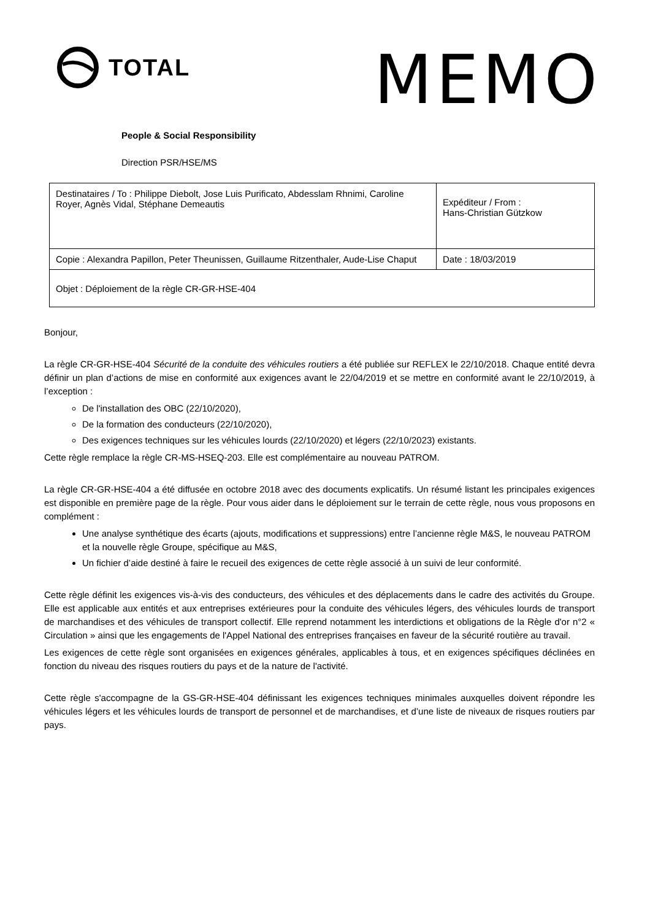TOTAL
MEMO
People & Social Responsibility
Direction PSR/HSE/MS
| Destinataires / To : Philippe Diebolt, Jose Luis Purificato, Abdesslam Rhnimi, Caroline Royer, Agnès Vidal, Stéphane Demeautis | Expéditeur / From : Hans-Christian Gützkow |
| Copie : Alexandra Papillon, Peter Theunissen, Guillaume Ritzenthaler, Aude-Lise Chaput | Date : 18/03/2019 |
| Objet : Déploiement de la règle CR-GR-HSE-404 | |
Bonjour,
La règle CR-GR-HSE-404 Sécurité de la conduite des véhicules routiers a été publiée sur REFLEX le 22/10/2018. Chaque entité devra définir un plan d’actions de mise en conformité aux exigences avant le 22/04/2019 et se mettre en conformité avant le 22/10/2019, à l’exception :
De l'installation des OBC (22/10/2020),
De la formation des conducteurs (22/10/2020),
Des exigences techniques sur les véhicules lourds (22/10/2020) et légers (22/10/2023) existants.
Cette règle remplace la règle CR-MS-HSEQ-203. Elle est complémentaire au nouveau PATROM.
La règle CR-GR-HSE-404 a été diffusée en octobre 2018 avec des documents explicatifs. Un résumé listant les principales exigences est disponible en première page de la règle. Pour vous aider dans le déploiement sur le terrain de cette règle, nous vous proposons en complément :
Une analyse synthétique des écarts (ajouts, modifications et suppressions) entre l’ancienne règle M&S, le nouveau PATROM et la nouvelle règle Groupe, spécifique au M&S,
Un fichier d’aide destiné à faire le recueil des exigences de cette règle associé à un suivi de leur conformité.
Cette règle définit les exigences vis-à-vis des conducteurs, des véhicules et des déplacements dans le cadre des activités du Groupe. Elle est applicable aux entités et aux entreprises extérieures pour la conduite des véhicules légers, des véhicules lourds de transport de marchandises et des véhicules de transport collectif. Elle reprend notamment les interdictions et obligations de la Règle d'or n°2 « Circulation » ainsi que les engagements de l'Appel National des entreprises françaises en faveur de la sécurité routière au travail.
Les exigences de cette règle sont organisées en exigences générales, applicables à tous, et en exigences spécifiques déclinées en fonction du niveau des risques routiers du pays et de la nature de l'activité.
Cette règle s'accompagne de la GS-GR-HSE-404 définissant les exigences techniques minimales auxquelles doivent répondre les véhicules légers et les véhicules lourds de transport de personnel et de marchandises, et d’une liste de niveaux de risques routiers par pays.